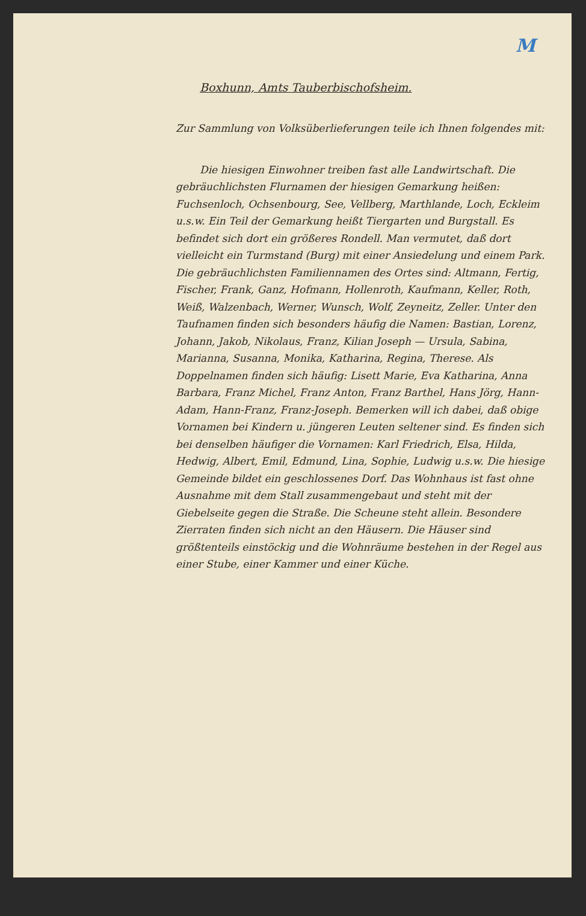M
Boxhunn, Amts Tauberbischofsheim.
Zur Sammlung von Volksüberlieferungen teile ich Ihnen folgendes mit:
Die hiesigen Einwohner treiben fast alle Landwirtschaft. Die gebräuchlichsten Flurnamen der hiesigen Gemarkung heißen: Fuchsenloch, Ochsenbourg, See, Vellberg, Marthlande, Loch, Eckleim u.s.w. Ein Teil der Gemarkung heißt Tiergarten und Burgstall. Es befindet sich dort ein größeres Rondell. Man vermutet, daß dort vielleicht ein Turmstand (Burg) mit einer Ansiedelung und einem Park. Die gebräuchlichsten Familiennamen des Ortes sind: Altmann, Fertig, Fischer, Frank, Ganz, Hofmann, Hollenroth, Kaufmann, Keller, Roth, Weiß, Walzenbach, Werner, Wunsch, Wolf, Zeyneitz, Zeller. Unter den Taufnamen finden sich besonders häufig die Namen: Bastian, Lorenz, Johann, Jakob, Nikolaus, Franz, Kilian Joseph — Ursula, Sabina, Marianna, Susanna, Monika, Katharina, Regina, Therese. Als Doppelnamen finden sich häufig: Lisett Marie, Eva Katharina, Anna Barbara, Franz Michel, Franz Anton, Franz Barthel, Hans Jörg, Hann-Adam, Hann-Franz, Franz-Joseph. Bemerken will ich dabei, daß obige Vornamen bei Kindern u. jüngeren Leuten seltener sind. Es finden sich bei denselben häufiger die Vornamen: Karl Friedrich, Elsa, Hilda, Hedwig, Albert, Emil, Edmund, Lina, Sophie, Ludwig u.s.w. Die hiesige Gemeinde bildet ein geschlossenes Dorf. Das Wohnhaus ist fast ohne Ausnahme mit dem Stall zusammengebaut und steht mit der Giebelseite gegen die Straße. Die Scheune steht allein. Besondere Zierraten finden sich nicht an den Häusern. Die Häuser sind größtenteils einstöckig und die Wohnräume bestehen in der Regel aus einer Stube, einer Kammer und einer Küche.